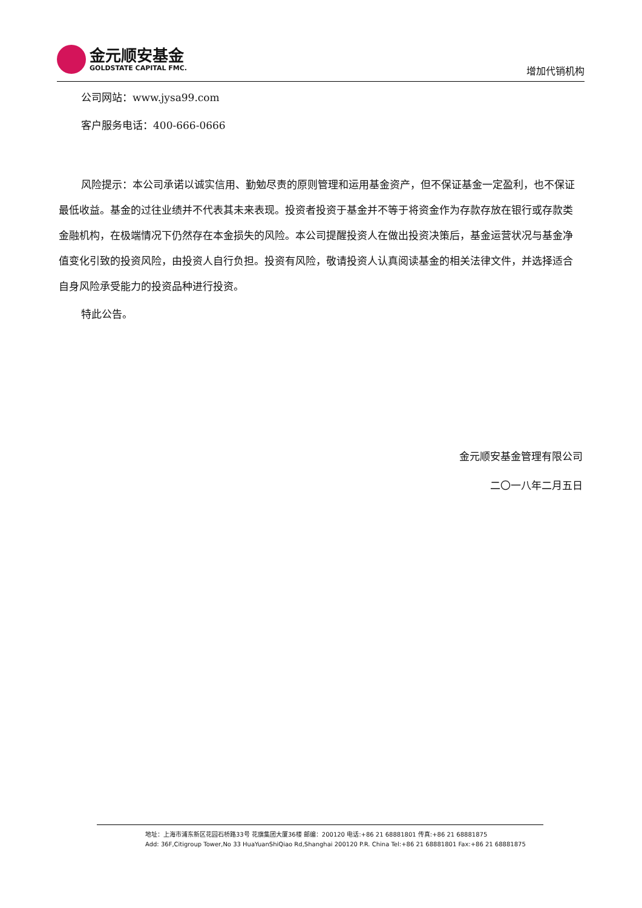金元顺安基金
GOLDSTATE CAPITAL FMC.
增加代销机构
公司网站：www.jysa99.com
客户服务电话：400-666-0666
风险提示：本公司承诺以诚实信用、勤勉尽责的原则管理和运用基金资产，但不保证基金一定盈利，也不保证最低收益。基金的过往业绩并不代表其未来表现。投资者投资于基金并不等于将资金作为存款存放在银行或存款类金融机构，在极端情况下仍然存在本金损失的风险。本公司提醒投资人在做出投资决策后，基金运营状况与基金净值变化引致的投资风险，由投资人自行负担。投资有风险，敬请投资人认真阅读基金的相关法律文件，并选择适合自身风险承受能力的投资品种进行投资。
特此公告。
金元顺安基金管理有限公司
二〇一八年二月五日
地址：上海市浦东新区花园石桥路33号 花旗集团大厦36楼 邮编：200120 电话:+86 21 68881801 传真:+86 21 68881875
Add: 36F,Citigroup Tower,No 33 HuaYuanShiQiao Rd,Shanghai 200120 P.R. China Tel:+86 21 68881801 Fax:+86 21 68881875